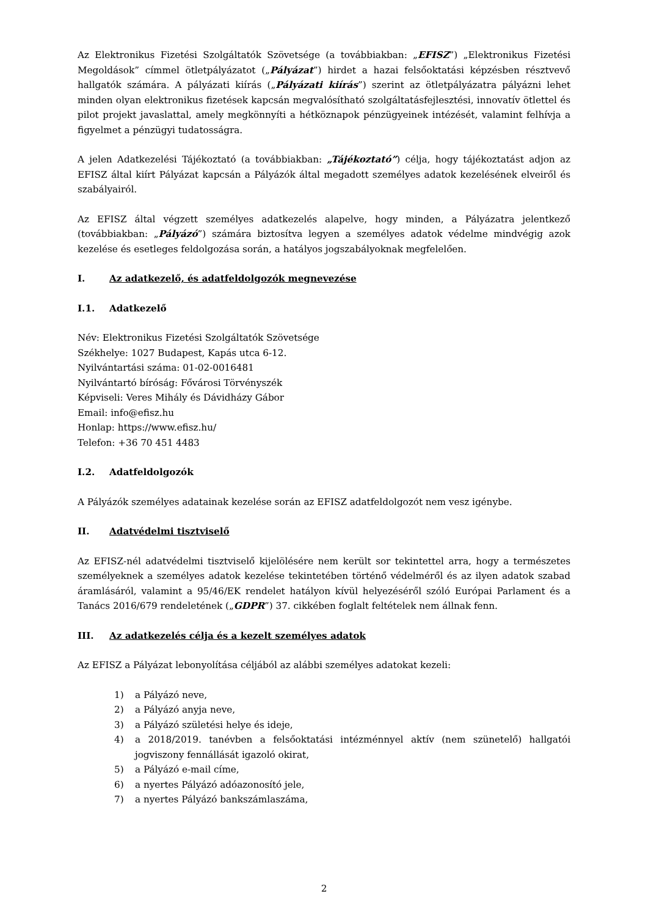Az Elektronikus Fizetési Szolgáltatók Szövetsége (a továbbiakban: „EFISZ”) „Elektronikus Fizetési Megoldások” címmel ötletpályázatot („Pályázat”) hirdet a hazai felsőoktatási képzésben résztvevő hallgatók számára. A pályázati kiírás („Pályázati kiírás”) szerint az ötletpályázatra pályázni lehet minden olyan elektronikus fizetések kapcsán megvalósítható szolgáltatásfejlesztési, innovatív ötlettel és pilot projekt javaslattal, amely megkönnyíti a hétköznapok pénzügyeinek intézését, valamint felhívja a figyelmet a pénzügyi tudatosságra.
A jelen Adatkezelési Tájékoztató (a továbbiakban: „Tájékoztató”) célja, hogy tájékoztatást adjon az EFISZ által kiírt Pályázat kapcsán a Pályázók által megadott személyes adatok kezelésének elveiről és szabályairól.
Az EFISZ által végzett személyes adatkezelés alapelve, hogy minden, a Pályázatra jelentkező (továbbiakban: „Pályázó”) számára biztosítva legyen a személyes adatok védelme mindvégig azok kezelése és esetleges feldolgozása során, a hatályos jogszabályoknak megfelelően.
I. Az adatkezelő, és adatfeldolgozók megnevezése
I.1. Adatkezelő
Név: Elektronikus Fizetési Szolgáltatók Szövetsége
Székhelye: 1027 Budapest, Kapás utca 6-12.
Nyilvántartási száma: 01-02-0016481
Nyilvántartó bíróság: Fővárosi Törvényszék
Képviseli: Veres Mihály és Dávidházy Gábor
Email: info@efisz.hu
Honlap: https://www.efisz.hu/
Telefon: +36 70 451 4483
I.2. Adatfeldolgozók
A Pályázók személyes adatainak kezelése során az EFISZ adatfeldolgozót nem vesz igénybe.
II. Adatvédelmi tisztviselő
Az EFISZ-nél adatvédelmi tisztviselő kijelölésére nem került sor tekintettel arra, hogy a természetes személyeknek a személyes adatok kezelése tekintetében történő védelméről és az ilyen adatok szabad áramlásáról, valamint a 95/46/EK rendelet hatályon kívül helyezéséről szóló Európai Parlament és a Tanács 2016/679 rendeletének („GDPR”) 37. cikkében foglalt feltételek nem állnak fenn.
III. Az adatkezelés célja és a kezelt személyes adatok
Az EFISZ a Pályázat lebonyolítása céljából az alábbi személyes adatokat kezeli:
1) a Pályázó neve,
2) a Pályázó anyja neve,
3) a Pályázó születési helye és ideje,
4) a 2018/2019. tanévben a felsőoktatási intézménnyel aktív (nem szünetelő) hallgatói jogviszony fennállását igazoló okirat,
5) a Pályázó e-mail címe,
6) a nyertes Pályázó adóazonosító jele,
7) a nyertes Pályázó bankszámlaszáma,
2